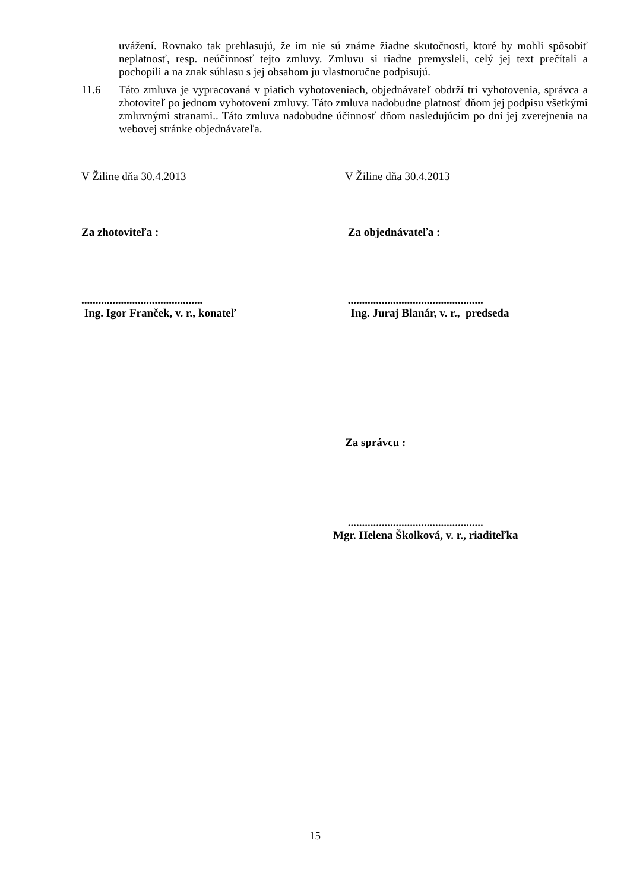uvážení. Rovnako tak prehlasujú, že im nie sú známe žiadne skutočnosti, ktoré by mohli spôsobiť neplatnosť, resp. neúčinnosť tejto zmluvy. Zmluvu si riadne premysleli, celý jej text prečítali a pochopili a na znak súhlasu s jej obsahom ju vlastnoručne podpisujú.
11.6 Táto zmluva je vypracovaná v piatich vyhotoveniach, objednávateľ obdrží tri vyhotovenia, správca a zhotoviteľ po jednom vyhotovení zmluvy. Táto zmluva nadobudne platnosť dňom jej podpisu všetkými zmluvnými stranami.. Táto zmluva nadobudne účinnosť dňom nasledujúcim po dni jej zverejnenia na webovej stránke objednávateľa.
V Žiline dňa 30.4.2013 V Žiline dňa 30.4.2013
Za zhotoviteľa : Za objednávateľa :
...........................................
Ing. Igor Franček, v. r., konateľ
................................................
Ing. Juraj Blanár, v. r., predseda
Za správcu :
................................................
Mgr. Helena Školková, v. r., riaditeľka
15